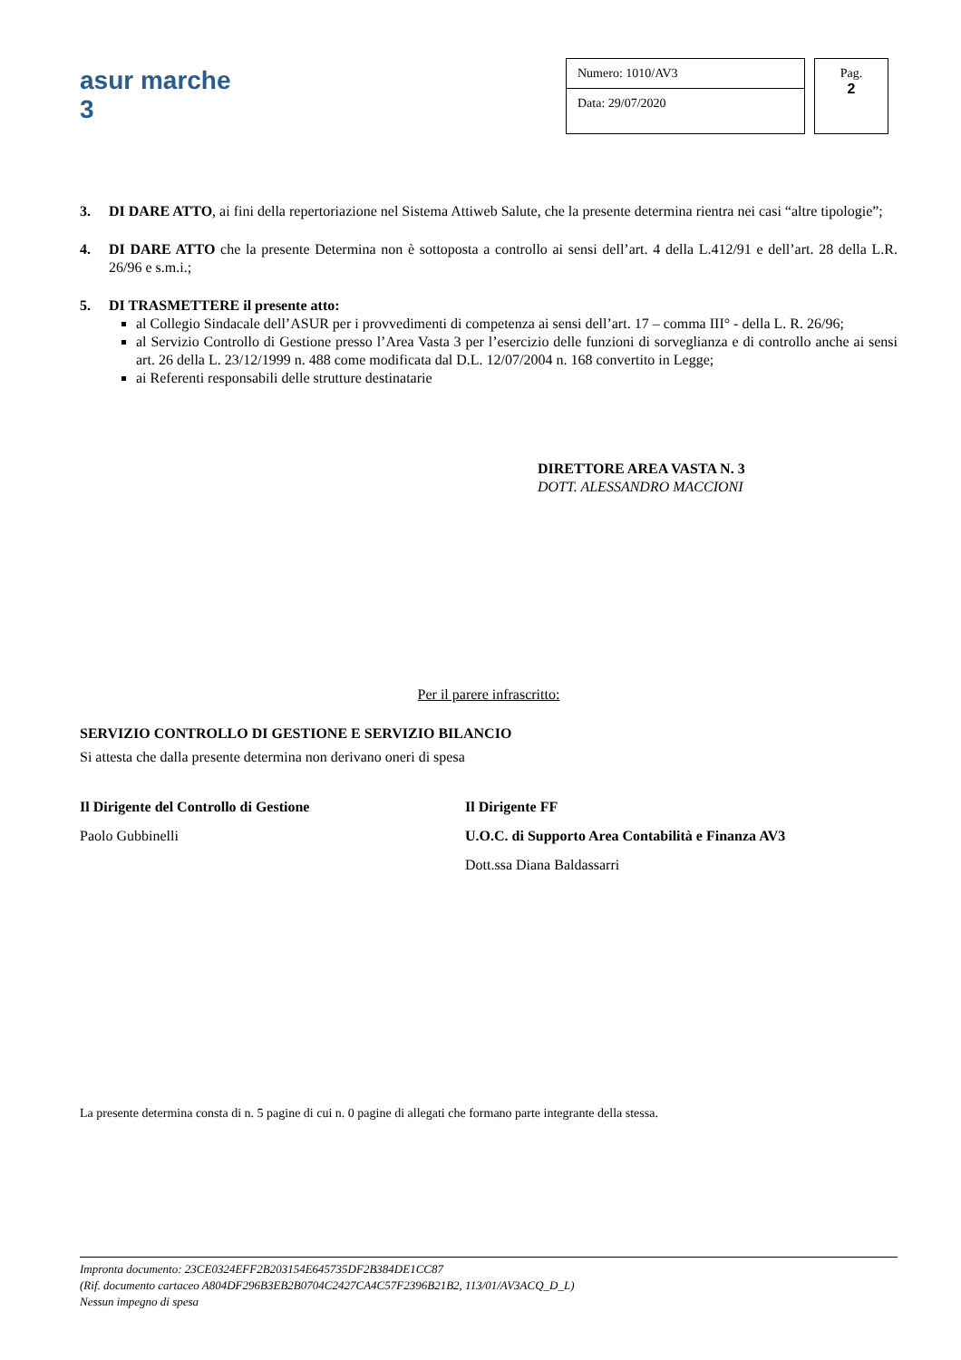asur marche 3
Numero: 1010/AV3
Data: 29/07/2020
Pag.
2
3. DI DARE ATTO, ai fini della repertoriazione nel Sistema Attiweb Salute, che la presente determina rientra nei casi “altre tipologie”;
4. DI DARE ATTO che la presente Determina non è sottoposta a controllo ai sensi dell’art. 4 della L.412/91 e dell’art. 28 della L.R. 26/96 e s.m.i.;
5. DI TRASMETTERE il presente atto:
al Collegio Sindacale dell’ASUR per i provvedimenti di competenza ai sensi dell’art. 17 – comma III° - della L. R. 26/96;
al Servizio Controllo di Gestione presso l’Area Vasta 3 per l’esercizio delle funzioni di sorveglianza e di controllo anche ai sensi art. 26 della L. 23/12/1999 n. 488 come modificata dal D.L. 12/07/2004 n. 168 convertito in Legge;
ai Referenti responsabili delle strutture destinatarie
DIRETTORE AREA VASTA N. 3
DOTT. ALESSANDRO MACCIONI
Per il parere infrascritto:
SERVIZIO CONTROLLO DI GESTIONE E SERVIZIO BILANCIO
Si attesta che dalla presente determina non derivano oneri di spesa
Il Dirigente del Controllo di Gestione
Paolo Gubbinelli
Il Dirigente FF
U.O.C. di Supporto Area Contabilità e Finanza AV3
Dott.ssa Diana Baldassarri
La presente determina consta di n. 5 pagine di cui n. 0 pagine di allegati che formano parte integrante della stessa.
Impronta documento: 23CE0324EFF2B203154E645735DF2B384DE1CC87
(Rif. documento cartaceo A804DF296B3EB2B0704C2427CA4C57F2396B21B2, 113/01/AV3ACQ_D_L)
Nessun impegno di spesa